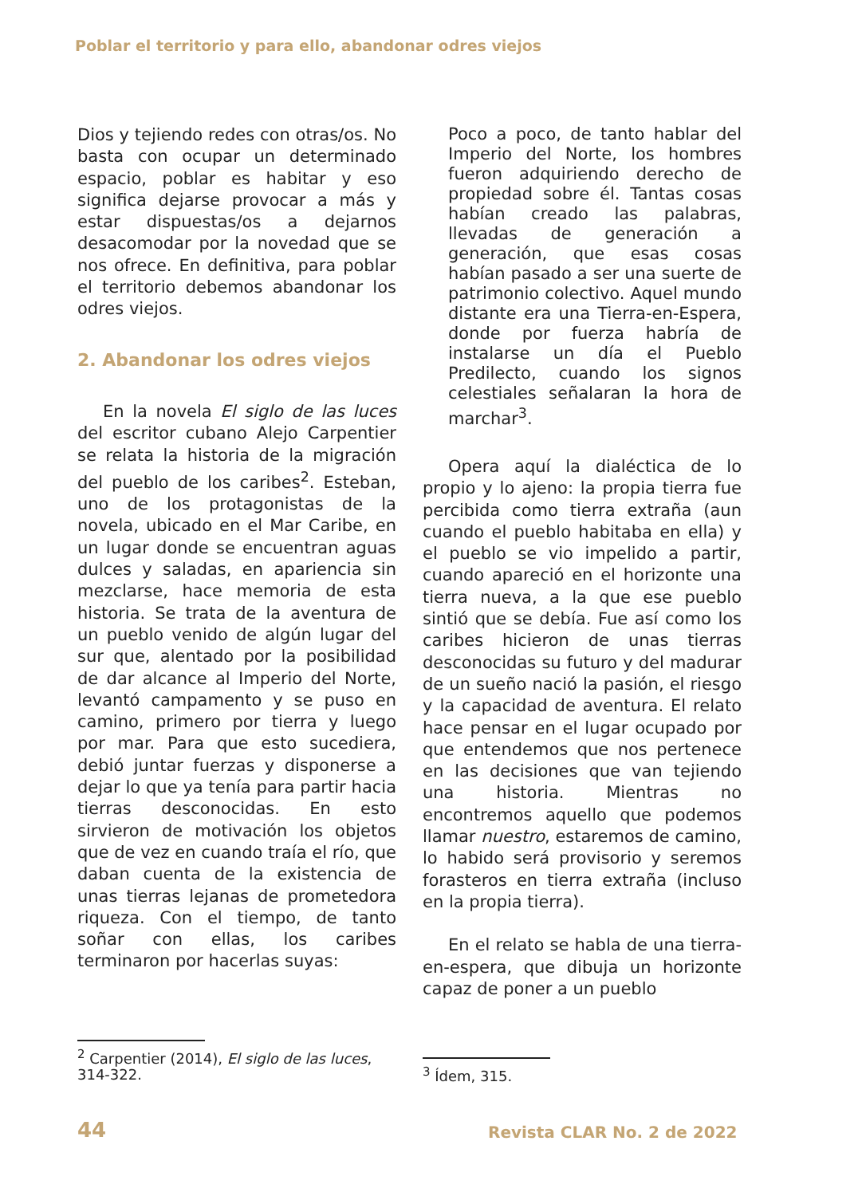Poblar el territorio y para ello, abandonar odres viejos
Dios y tejiendo redes con otras/os. No basta con ocupar un determinado espacio, poblar es habitar y eso significa dejarse provocar a más y estar dispuestas/os a dejarnos desacomodar por la novedad que se nos ofrece. En definitiva, para poblar el territorio debemos abandonar los odres viejos.
2. Abandonar los odres viejos
En la novela El siglo de las luces del escritor cubano Alejo Carpentier se relata la historia de la migración del pueblo de los caribes<sup>2</sup>. Esteban, uno de los protagonistas de la novela, ubicado en el Mar Caribe, en un lugar donde se encuentran aguas dulces y saladas, en apariencia sin mezclarse, hace memoria de esta historia. Se trata de la aventura de un pueblo venido de algún lugar del sur que, alentado por la posibilidad de dar alcance al Imperio del Norte, levantó campamento y se puso en camino, primero por tierra y luego por mar. Para que esto sucediera, debió juntar fuerzas y disponerse a dejar lo que ya tenía para partir hacia tierras desconocidas. En esto sirvieron de motivación los objetos que de vez en cuando traía el río, que daban cuenta de la existencia de unas tierras lejanas de prometedora riqueza. Con el tiempo, de tanto soñar con ellas, los caribes terminaron por hacerlas suyas:
Poco a poco, de tanto hablar del Imperio del Norte, los hombres fueron adquiriendo derecho de propiedad sobre él. Tantas cosas habían creado las palabras, llevadas de generación a generación, que esas cosas habían pasado a ser una suerte de patrimonio colectivo. Aquel mundo distante era una Tierra-en-Espera, donde por fuerza habría de instalarse un día el Pueblo Predilecto, cuando los signos celestiales señalaran la hora de marchar<sup>3</sup>.
Opera aquí la dialéctica de lo propio y lo ajeno: la propia tierra fue percibida como tierra extraña (aun cuando el pueblo habitaba en ella) y el pueblo se vio impelido a partir, cuando apareció en el horizonte una tierra nueva, a la que ese pueblo sintió que se debía. Fue así como los caribes hicieron de unas tierras desconocidas su futuro y del madurar de un sueño nació la pasión, el riesgo y la capacidad de aventura. El relato hace pensar en el lugar ocupado por que entendemos que nos pertenece en las decisiones que van tejiendo una historia. Mientras no encontremos aquello que podemos llamar nuestro, estaremos de camino, lo habido será provisorio y seremos forasteros en tierra extraña (incluso en la propia tierra).
En el relato se habla de una tierra-en-espera, que dibuja un horizonte capaz de poner a un pueblo
<sup>2</sup> Carpentier (2014), El siglo de las luces, 314-322.
<sup>3</sup> Ídem, 315.
44 Revista CLAR No. 2 de 2022